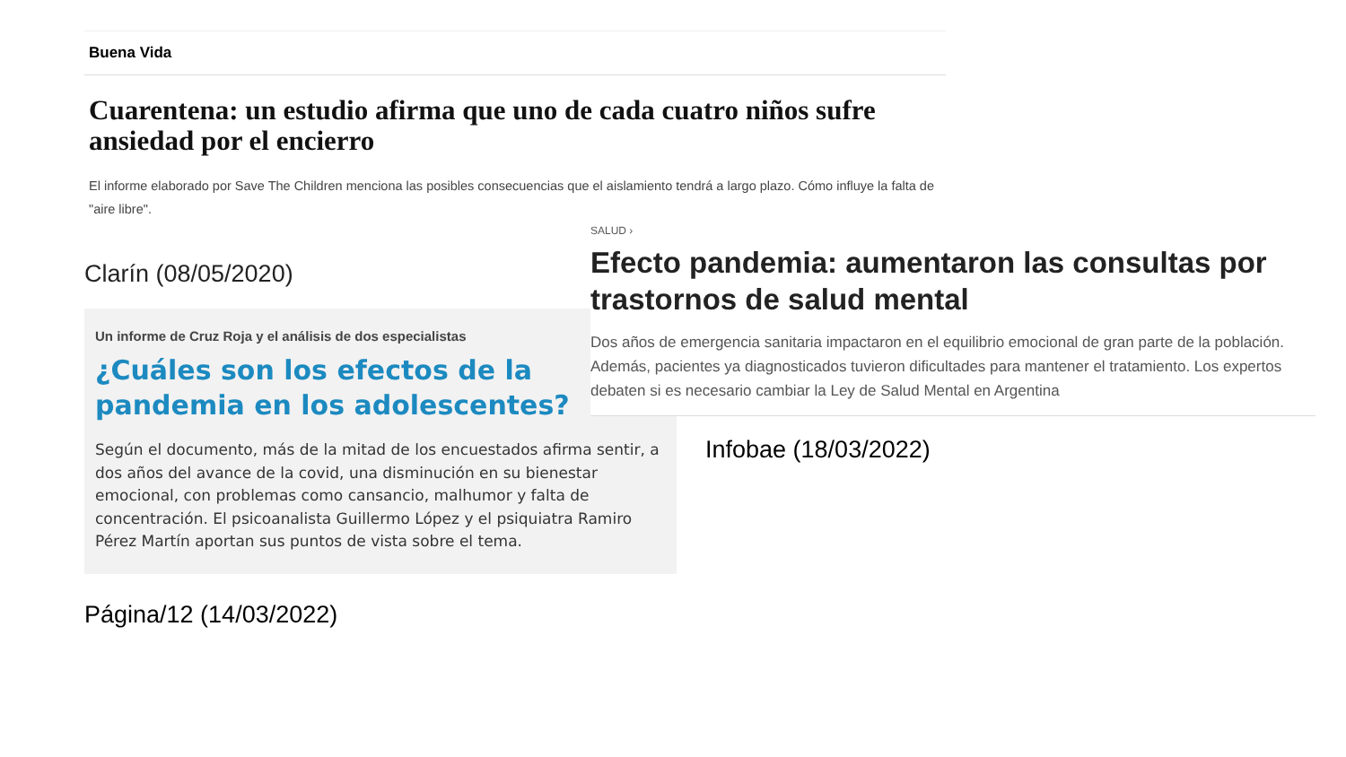Buena Vida
Cuarentena: un estudio afirma que uno de cada cuatro niños sufre ansiedad por el encierro
El informe elaborado por Save The Children menciona las posibles consecuencias que el aislamiento tendrá a largo plazo. Cómo influye la falta de "aire libre".
Clarín (08/05/2020)
Un informe de Cruz Roja y el análisis de dos especialistas
¿Cuáles son los efectos de la pandemia en los adolescentes?
Según el documento, más de la mitad de los encuestados afirma sentir, a dos años del avance de la covid, una disminución en su bienestar emocional, con problemas como cansancio, malhumor y falta de concentración. El psicoanalista Guillermo López y el psiquiatra Ramiro Pérez Martín aportan sus puntos de vista sobre el tema.
SALUD ›
Efecto pandemia: aumentaron las consultas por trastornos de salud mental
Dos años de emergencia sanitaria impactaron en el equilibrio emocional de gran parte de la población. Además, pacientes ya diagnosticados tuvieron dificultades para mantener el tratamiento. Los expertos debaten si es necesario cambiar la Ley de Salud Mental en Argentina
Infobae (18/03/2022)
Página/12 (14/03/2022)